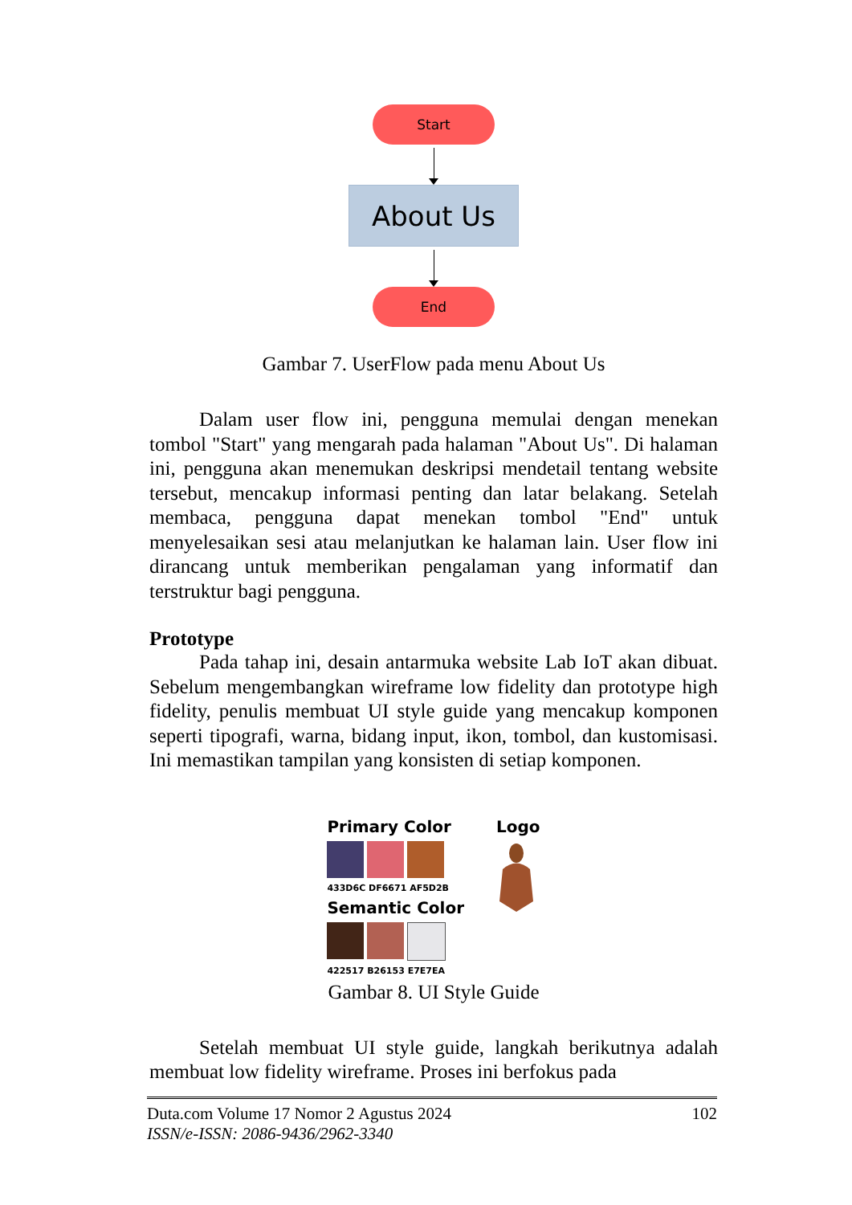Start
About Us
End
Gambar 7. UserFlow pada menu About Us
Dalam user flow ini, pengguna memulai dengan menekan tombol "Start" yang mengarah pada halaman "About Us". Di halaman ini, pengguna akan menemukan deskripsi mendetail tentang website tersebut, mencakup informasi penting dan latar belakang. Setelah membaca, pengguna dapat menekan tombol "End" untuk menyelesaikan sesi atau melanjutkan ke halaman lain. User flow ini dirancang untuk memberikan pengalaman yang informatif dan terstruktur bagi pengguna.
Prototype
Pada tahap ini, desain antarmuka website Lab IoT akan dibuat. Sebelum mengembangkan wireframe low fidelity dan prototype high fidelity, penulis membuat UI style guide yang mencakup komponen seperti tipografi, warna, bidang input, ikon, tombol, dan kustomisasi. Ini memastikan tampilan yang konsisten di setiap komponen.
Primary Color
433D6C DF6671 AF5D2B
Semantic Color
422517 B26153 E7E7EA
Logo
Gambar 8. UI Style Guide
Setelah membuat UI style guide, langkah berikutnya adalah membuat low fidelity wireframe. Proses ini berfokus pada
Duta.com Volume 17 Nomor 2 Agustus 2024 102
ISSN/e-ISSN: 2086-9436/2962-3340